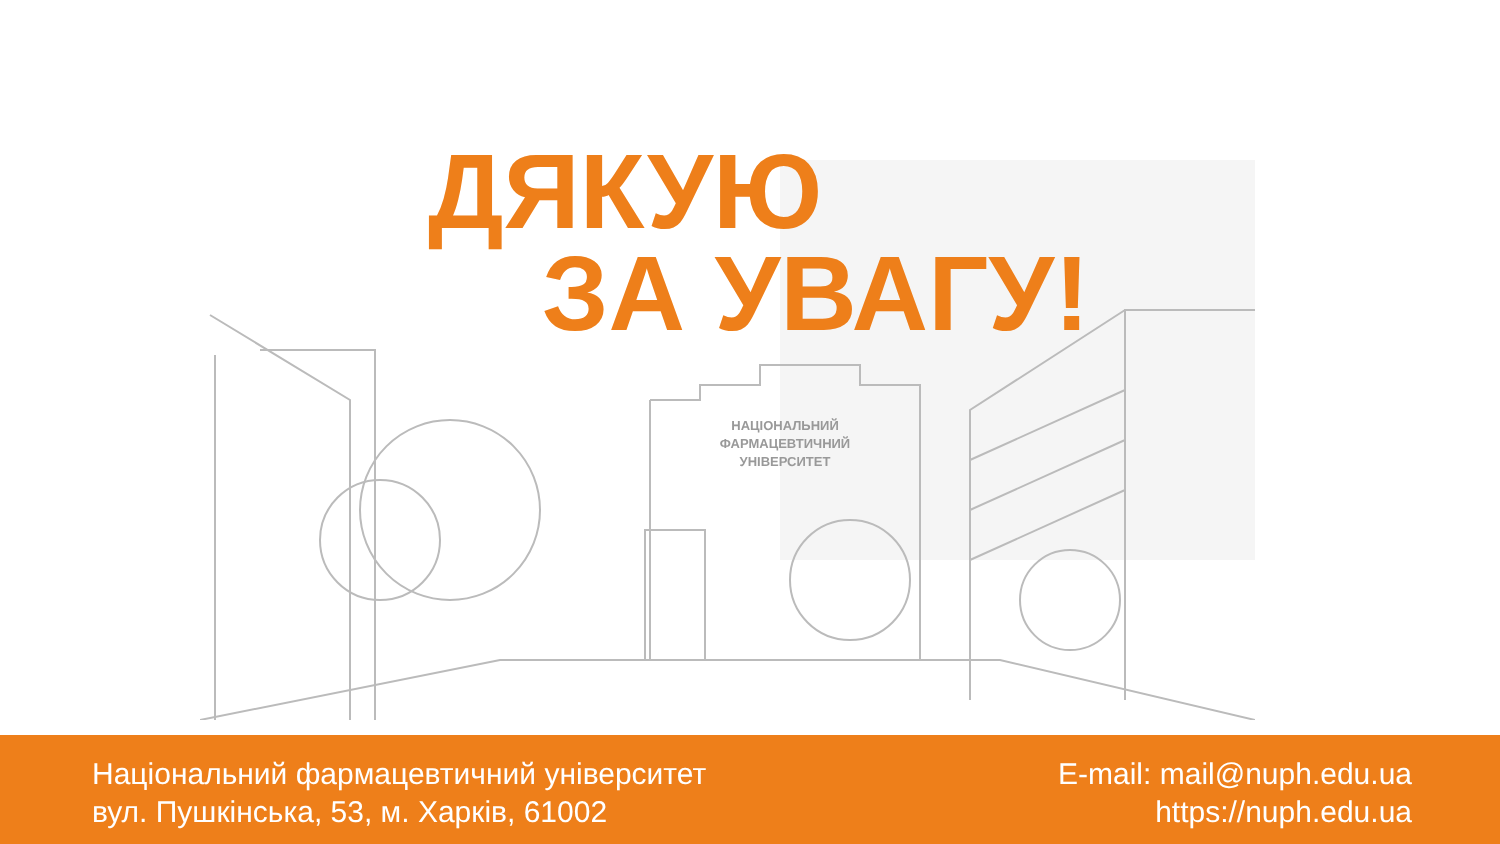НАЦІОНАЛЬНИЙ
ФАРМАЦЕВТИЧНИЙ
УНІВЕРСИТЕТ
ДЯКУЮ
ЗА УВАГУ!
Національний фармацевтичний університет
вул. Пушкінська, 53, м. Харків, 61002
E-mail: mail@nuph.edu.ua
https://nuph.edu.ua